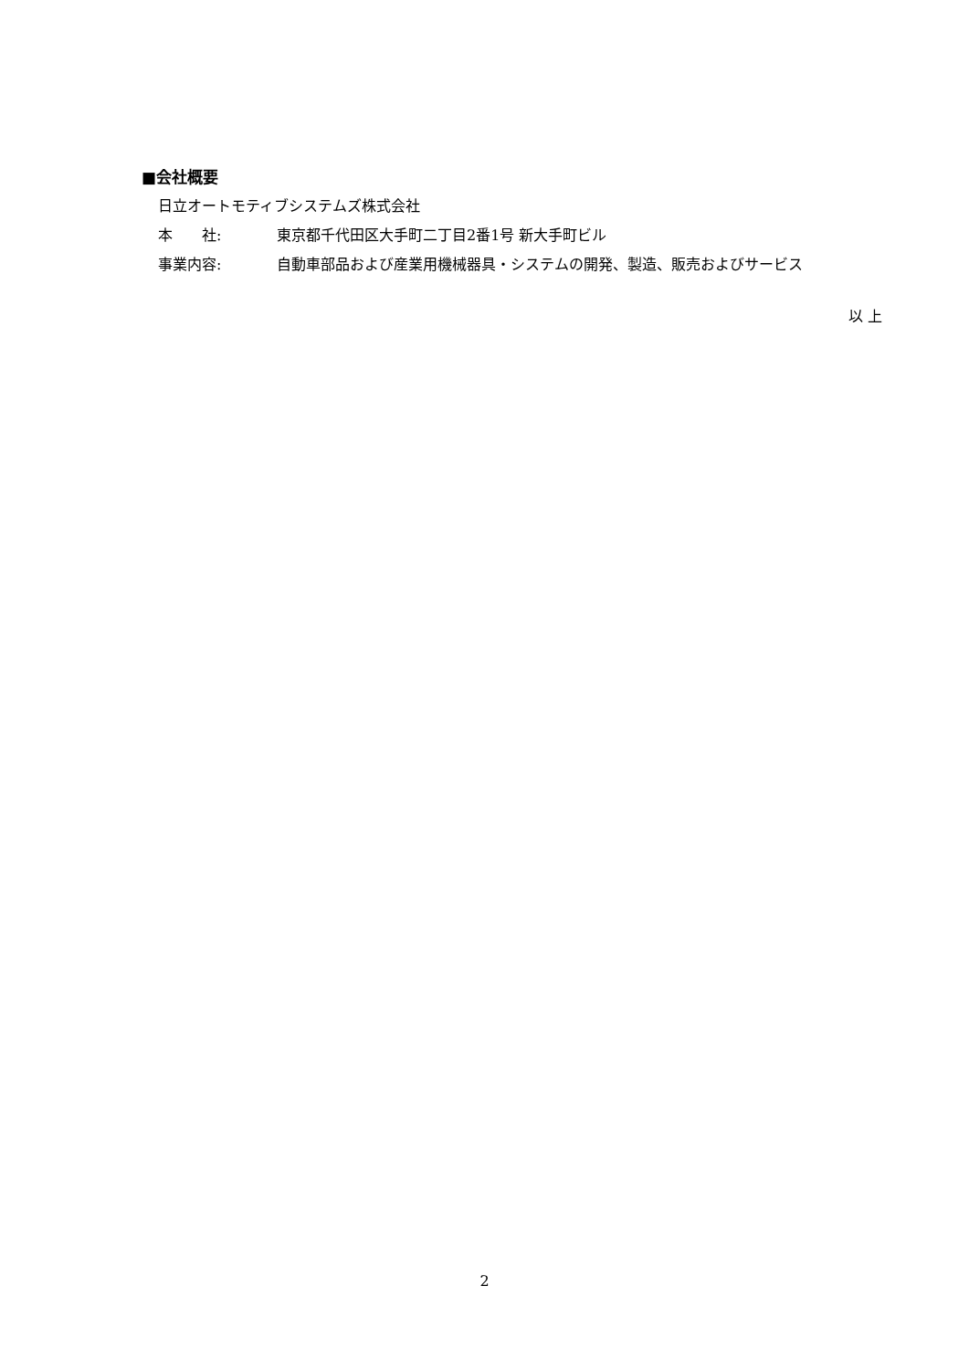■会社概要
日立オートモティブシステムズ株式会社
本　　社: 東京都千代田区大手町二丁目2番1号 新大手町ビル
事業内容: 自動車部品および産業用機械器具・システムの開発、製造、販売およびサービス
以 上
2